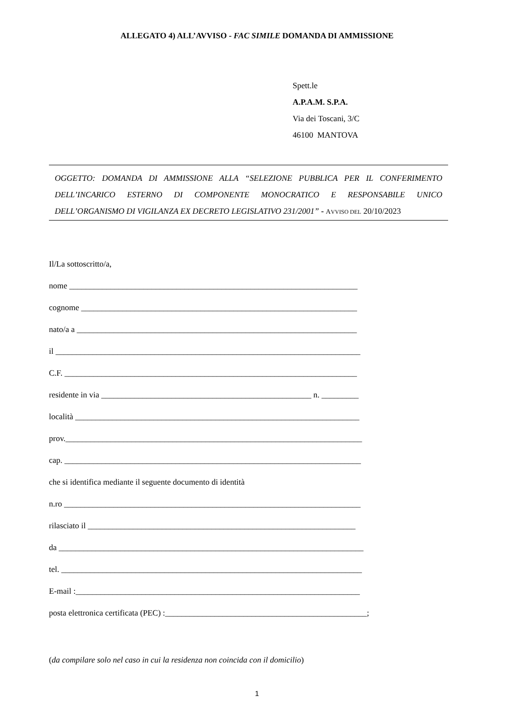ALLEGATO 4) ALL’AVVISO - FAC SIMILE DOMANDA DI AMMISSIONE
Spett.le
A.P.A.M. S.P.A.
Via dei Toscani, 3/C
46100 MANTOVA
OGGETTO: DOMANDA DI AMMISSIONE ALLA “SELEZIONE PUBBLICA PER IL CONFERIMENTO DELL’INCARICO ESTERNO DI COMPONENTE MONOCRATICO E RESPONSABILE UNICO DELL’ORGANISMO DI VIGILANZA EX DECRETO LEGISLATIVO 231/2001” - AVVISO DEL 20/10/2023
Il/La sottoscritto/a,
nome ______________________________________________________________________
cognome ___________________________________________________________________
nato/a a ____________________________________________________________________
il __________________________________________________________________________
C.F. _______________________________________________________________________
residente in via ___________________________________________________ n. _________
località _____________________________________________________________________
prov.________________________________________________________________________
cap. ________________________________________________________________________
che si identifica mediante il seguente documento di identità
n.ro ________________________________________________________________________
rilasciato il _________________________________________________________________
da __________________________________________________________________________
tel. _________________________________________________________________________
E-mail :_____________________________________________________________________
posta elettronica certificata (PEC) :_________________________________________________;
(da compilare solo nel caso in cui la residenza non coincida con il domicilio)
1